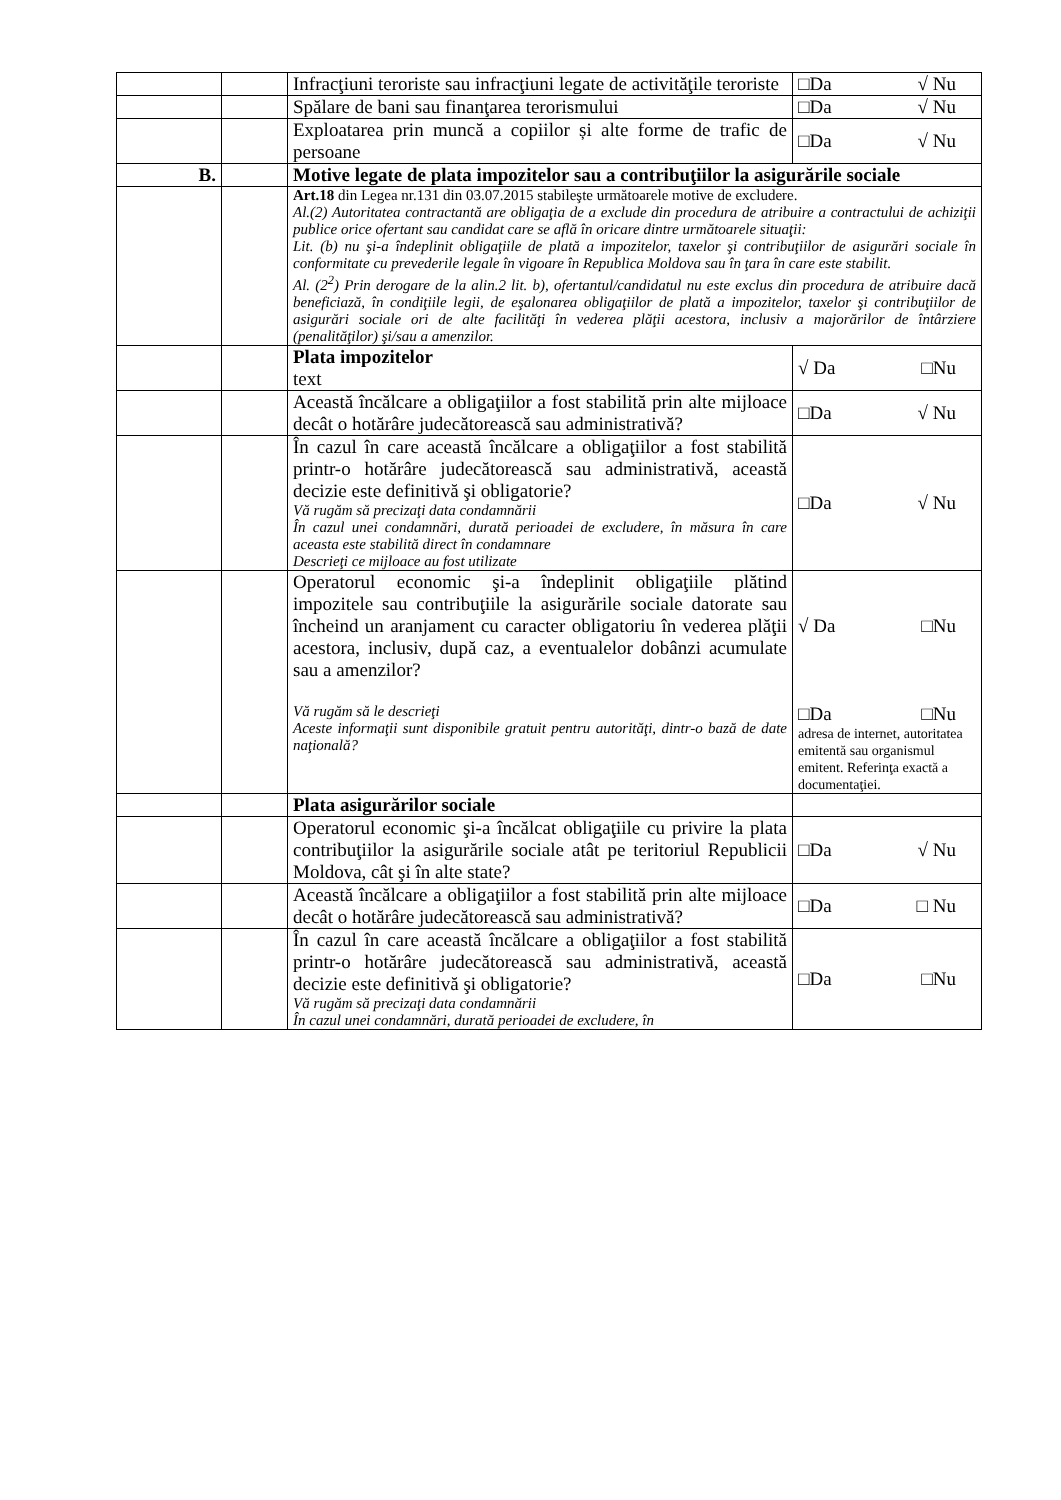| | | Infracţiuni teroriste sau infracţiuni legate de activităţile teroriste | □Da √ Nu |
| | | Spălare de bani sau finanţarea terorismului | □Da √ Nu |
| | | Exploatarea prin muncă a copiilor și alte forme de trafic de persoane | □Da √ Nu |
| B. | | Motive legate de plata impozitelor sau a contribuţiilor la asigurările sociale | |
| | | Art.18 din Legea nr.131 din 03.07.2015 stabileşte următoarele motive de excludere. Al.(2) Autoritatea contractantă are obligaţia de a exclude din procedura de atribuire a contractului de achiziţii publice orice ofertant sau candidat care se află în oricare dintre următoarele situaţii: Lit. (b) nu şi-a îndeplinit obligaţiile de plată a impozitelor, taxelor şi contribuţiilor de asigurări sociale în conformitate cu prevederile legale în vigoare în Republica Moldova sau în ţara în care este stabilit. Al. (2<sup>2</sup>) Prin derogare de la alin.2 lit. b), ofertantul/candidatul nu este exclus din procedura de atribuire dacă beneficiază, în condiţiile legii, de eşalonarea obligaţiilor de plată a impozitelor, taxelor şi contribuţiilor de asigurări sociale ori de alte facilităţi în vederea plăţii acestora, inclusiv a majorărilor de întârziere (penalităţilor) şi/sau a amenzilor. | |
| | | Plata impozitelor text | √ Da □Nu |
| | | Această încălcare a obligaţiilor a fost stabilită prin alte mijloace decât o hotărâre judecătorească sau administrativă? | □Da √ Nu |
| | | În cazul în care această încălcare a obligaţiilor a fost stabilită printr-o hotărâre judecătorească sau administrativă, această decizie este definitivă şi obligatorie? Vă rugăm să precizaţi data condamnării În cazul unei condamnări, durată perioadei de excludere, în măsura în care aceasta este stabilită direct în condamnare Descrieţi ce mijloace au fost utilizate | □Da √ Nu |
| | | Operatorul economic şi-a îndeplinit obligaţiile plătind impozitele sau contribuţiile la asigurările sociale datorate sau încheind un aranjament cu caracter obligatoriu în vederea plăţii acestora, inclusiv, după caz, a eventualelor dobânzi acumulate sau a amenzilor? Vă rugăm să le descrieţi Aceste informaţii sunt disponibile gratuit pentru autorităţi, dintr-o bază de date naţională? | √ Da □Nu □Da □Nu adresa de internet, autoritatea emitentă sau organismul emitent. Referinţa exactă a documentaţiei. |
| | | Plata asigurărilor sociale | |
| | | Operatorul economic şi-a încălcat obligaţiile cu privire la plata contribuţiilor la asigurările sociale atât pe teritoriul Republicii Moldova, cât şi în alte state? | □Da √ Nu |
| | | Această încălcare a obligaţiilor a fost stabilită prin alte mijloace decât o hotărâre judecătorească sau administrativă? | □Da □ Nu |
| | | În cazul în care această încălcare a obligaţiilor a fost stabilită printr-o hotărâre judecătorească sau administrativă, această decizie este definitivă şi obligatorie? Vă rugăm să precizaţi data condamnării În cazul unei condamnări, durată perioadei de excludere, în | □Da □Nu |